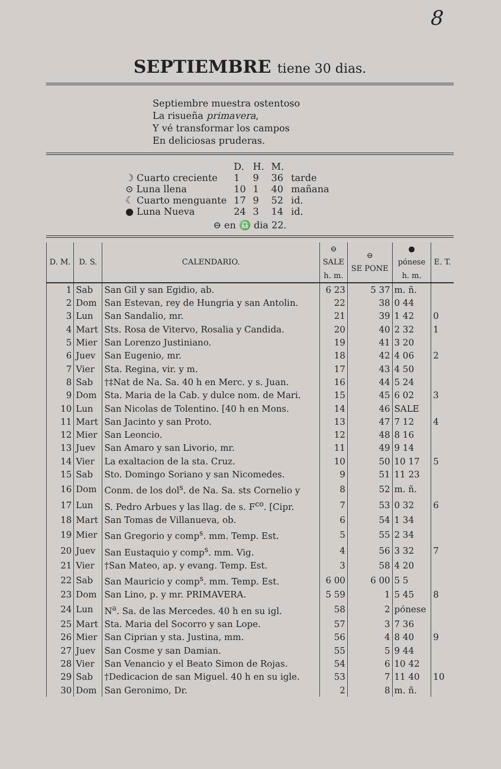8
SEPTIEMBRE tiene 30 dias.
Septiembre muestra ostentoso
La risueña primavera,
Y vé transformar los campos
En deliciosas pruderas.
| | D. | H. | M. | |
| ☽ Cuarto creciente | 1 | 9 | 36 | tarde |
| ⊙ Luna llena | 10 | 1 | 40 | mañana |
| ☾ Cuarto menguante | 17 | 9 | 52 | id. |
| ● Luna Nueva | 24 | 3 | 14 | id. |
⊖ en ♎ dia 22.
| D. M. | D. S. | CALENDARIO. | ⊖ SALE h. m. | ⊖ SE PONE | ● pónese h. m. | E. T. |
| --- | --- | --- | --- | --- | --- | --- |
| 1 | Sab | San Gil y san Egidio, ab. | 6 23 | 5 37 | m. ñ. | |
| 2 | Dom | San Estevan, rey de Hungria y san Antolin. | 22 | 38 | 0 44 | |
| 3 | Lun | San Sandalio, mr. | 21 | 39 | 1 42 | 0 |
| 4 | Mart | Sts. Rosa de Vitervo, Rosalia y Candida. | 20 | 40 | 2 32 | 1 |
| 5 | Mier | San Lorenzo Justiniano. | 19 | 41 | 3 20 | |
| 6 | Juev | San Eugenio, mr. | 18 | 42 | 4 06 | 2 |
| 7 | Vier | Sta. Regina, vir. y m. | 17 | 43 | 4 50 | |
| 8 | Sab | †‡Nat de Na. Sa. 40 h en Merc. y s. Juan. | 16 | 44 | 5 24 | |
| 9 | Dom | Sta. Maria de la Cab. y dulce nom. de Mari. | 15 | 45 | 6 02 | 3 |
| 10 | Lun | San Nicolas de Tolentino. [40 h en Mons. | 14 | 46 | SALE | |
| 11 | Mart | San Jacinto y san Proto. | 13 | 47 | 7 12 | 4 |
| 12 | Mier | San Leoncio. | 12 | 48 | 8 16 | |
| 13 | Juev | San Amaro y san Livorio, mr. | 11 | 49 | 9 14 | |
| 14 | Vier | La exaltacion de la sta. Cruz. | 10 | 50 | 10 17 | 5 |
| 15 | Sab | Sto. Domingo Soriano y san Nicomedes. | 9 | 51 | 11 23 | |
| 16 | Dom | Conm. de los dol<sup>s</sup>. de Na. Sa. sts Cornelio y | 8 | 52 | m. ñ. | |
| 17 | Lun | S. Pedro Arbues y las llag. de s. F<sup>co</sup>. [Cipr. | 7 | 53 | 0 32 | 6 |
| 18 | Mart | San Tomas de Villanueva, ob. | 6 | 54 | 1 34 | |
| 19 | Mier | San Gregorio y comp<sup>s</sup>. mm. Temp. Est. | 5 | 55 | 2 34 | |
| 20 | Juev | San Eustaquio y comp<sup>s</sup>. mm. Vig. | 4 | 56 | 3 32 | 7 |
| 21 | Vier | †San Mateo, ap. y evang. Temp. Est. | 3 | 58 | 4 20 | |
| 22 | Sab | San Mauricio y comp<sup>s</sup>. mm. Temp. Est. | 6 00 | 6 00 | 5 5 | |
| 23 | Dom | San Lino, p. y mr. PRIMAVERA. | 5 59 | 1 | 5 45 | 8 |
| 24 | Lun | N<sup>a</sup>. Sa. de las Mercedes. 40 h en su igl. | 58 | 2 | pónese | |
| 25 | Mart | Sta. Maria del Socorro y san Lope. | 57 | 3 | 7 36 | |
| 26 | Mier | San Ciprian y sta. Justina, mm. | 56 | 4 | 8 40 | 9 |
| 27 | Juev | San Cosme y san Damian. | 55 | 5 | 9 44 | |
| 28 | Vier | San Venancio y el Beato Simon de Rojas. | 54 | 6 | 10 42 | |
| 29 | Sab | †Dedicacion de san Miguel. 40 h en su igle. | 53 | 7 | 11 40 | 10 |
| 30 | Dom | San Geronimo, Dr. | 2 | 8 | m. ñ. | |